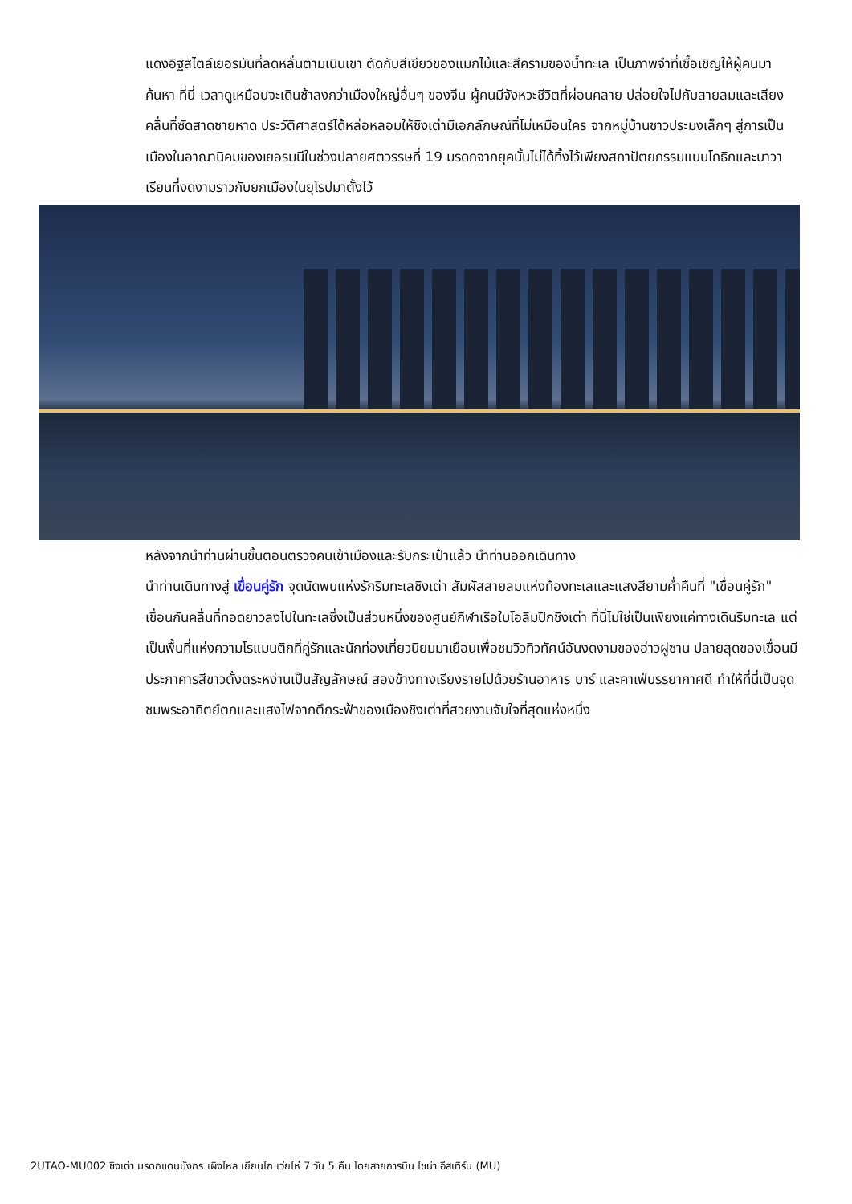แดงอิฐสไตล์เยอรมันที่ลดหลั่นตามเนินเขา ตัดกับสีเขียวของแมกไม้และสีครามของน้ำทะเล เป็นภาพจำที่เชื้อเชิญให้ผู้คนมาค้นหา ที่นี่ เวลาดูเหมือนจะเดินช้าลงกว่าเมืองใหญ่อื่นๆ ของจีน ผู้คนมีจังหวะชีวิตที่ผ่อนคลาย ปล่อยใจไปกับสายลมและเสียงคลื่นที่ซัดสาดชายหาด ประวัติศาสตร์ได้หล่อหลอมให้ชิงเต่ามีเอกลักษณ์ที่ไม่เหมือนใคร จากหมู่บ้านชาวประมงเล็กๆ สู่การเป็นเมืองในอาณานิคมของเยอรมนีในช่วงปลายศตวรรษที่ 19 มรดกจากยุคนั้นไม่ได้ทิ้งไว้เพียงสถาปัตยกรรมแบบโกธิกและบาวาเรียนที่งดงามราวกับยกเมืองในยุโรปมาตั้งไว้
หลังจากนำท่านผ่านขั้นตอนตรวจคนเข้าเมืองและรับกระเป๋าแล้ว นำท่านออกเดินทาง
นำท่านเดินทางสู่ เขื่อนคู่รัก จุดนัดพบแห่งรักริมทะเลชิงเต่า สัมผัสสายลมแห่งท้องทะเลและแสงสียามค่ำคืนที่ "เขื่อนคู่รัก" เขื่อนกันคลื่นที่ทอดยาวลงไปในทะเลซึ่งเป็นส่วนหนึ่งของศูนย์กีฬาเรือใบโอลิมปิกชิงเต่า ที่นี่ไม่ใช่เป็นเพียงแค่ทางเดินริมทะเล แต่เป็นพื้นที่แห่งความโรแมนติกที่คู่รักและนักท่องเที่ยวนิยมมาเยือนเพื่อชมวิวทิวทัศน์อันงดงามของอ่าวฝูซาน ปลายสุดของเขื่อนมีประภาคารสีขาวตั้งตระหง่านเป็นสัญลักษณ์ สองข้างทางเรียงรายไปด้วยร้านอาหาร บาร์ และคาเฟ่บรรยากาศดี ทำให้ที่นี่เป็นจุดชมพระอาทิตย์ตกและแสงไฟจากตึกระฟ้าของเมืองชิงเต่าที่สวยงามจับใจที่สุดแห่งหนึ่ง
2UTAO-MU002 ชิงเต่า มรดกแดนมังกร เผิงไหล เยียนไถ เว่ยไห่ 7 วัน 5 คืน โดยสายการบิน ไชน่า อีสเทิร์น (MU)